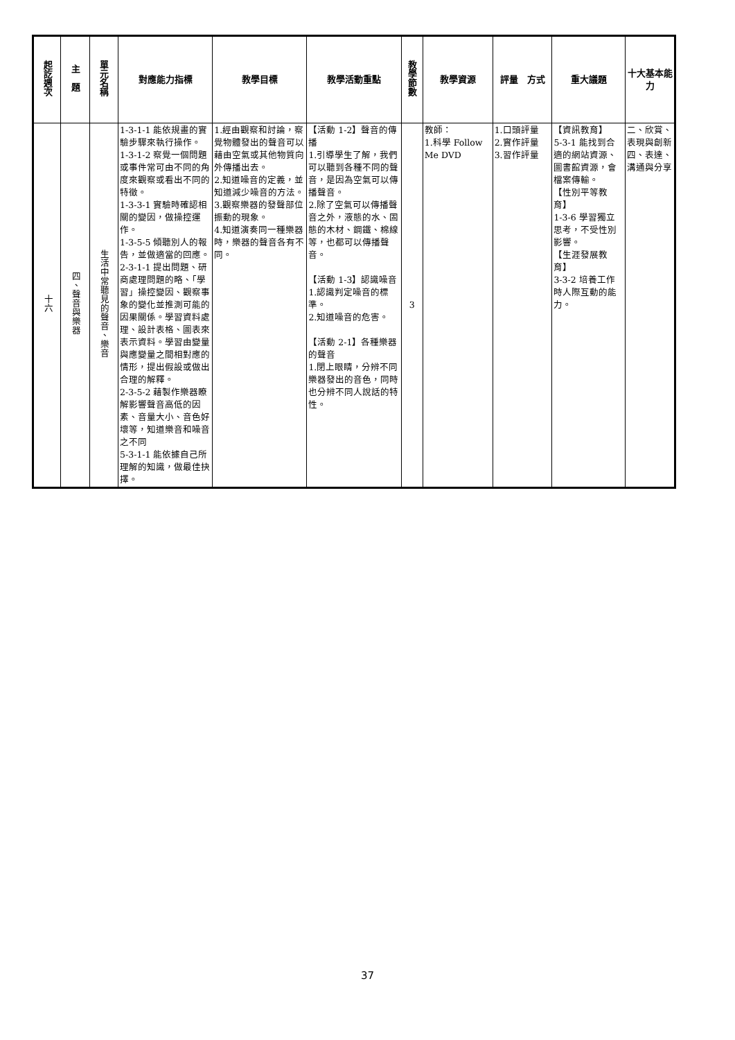| 起訖週次 | 主 題 | 單元名稱 | 對應能力指標 | 教學目標 | 教學活動重點 | 教學節數 | 教學資源 | 評量 方式 | 重大議題 | 十大基本能力 |
| --- | --- | --- | --- | --- | --- | --- | --- | --- | --- | --- |
| 十六 | 四、聲音與樂器 | 生活中常聽見的聲音、樂音 | 1-3-1-1 能依規畫的實驗步驟來執行操作。 1-3-1-2 察覺一個問題或事件常可由不同的角度來觀察或看出不同的特徵。 1-3-3-1 實驗時確認相關的變因，做操控運作。 1-3-5-5 傾聽別人的報告，並做適當的回應。 2-3-1-1 提出問題、研商處理問題的略、「學習」操控變因、觀察事象的變化並推測可能的因果關係。學習資料處理、設計表格、圖表來表示資料。學習由變量與應變量之間相對應的情形，提出假設或做出合理的解釋。 2-3-5-2 藉製作樂器瞭解影響聲音高低的因素、音量大小、音色好壞等，知道樂音和噪音之不同 5-3-1-1 能依據自己所理解的知識，做最佳抉擇。 | 1.經由觀察和討論，察覺物體發出的聲音可以藉由空氣或其他物質向外傳播出去。 2.知道噪音的定義，並知道減少噪音的方法。 3.觀察樂器的發聲部位振動的現象。 4.知道演奏同一種樂器時，樂器的聲音各有不同。 | 【活動 1-2】聲音的傳播 1.引導學生了解，我們可以聽到各種不同的聲音，是因為空氣可以傳播聲音。 2.除了空氣可以傳播聲音之外，液態的水、固態的木材、鋼鐵、棉線等，也都可以傳播聲音。 【活動 1-3】認識噪音 1.認識判定噪音的標準。 2.知道噪音的危害。 【活動 2-1】各種樂器的聲音 1.閉上眼睛，分辨不同樂器發出的音色，同時也分辨不同人說話的特性。 | 3 | 教師： 1.科學 Follow Me DVD | 1.口頭評量 2.實作評量 3.習作評量 | 【資訊教育】 5-3-1 能找到合適的網站資源、圖書館資源，會檔案傳輸。 【性別平等教育】 1-3-6 學習獨立思考，不受性別影響。 【生涯發展教育】 3-3-2 培養工作時人際互動的能力。 | 二、欣賞、表現與創新 四、表達、溝通與分享 |
37